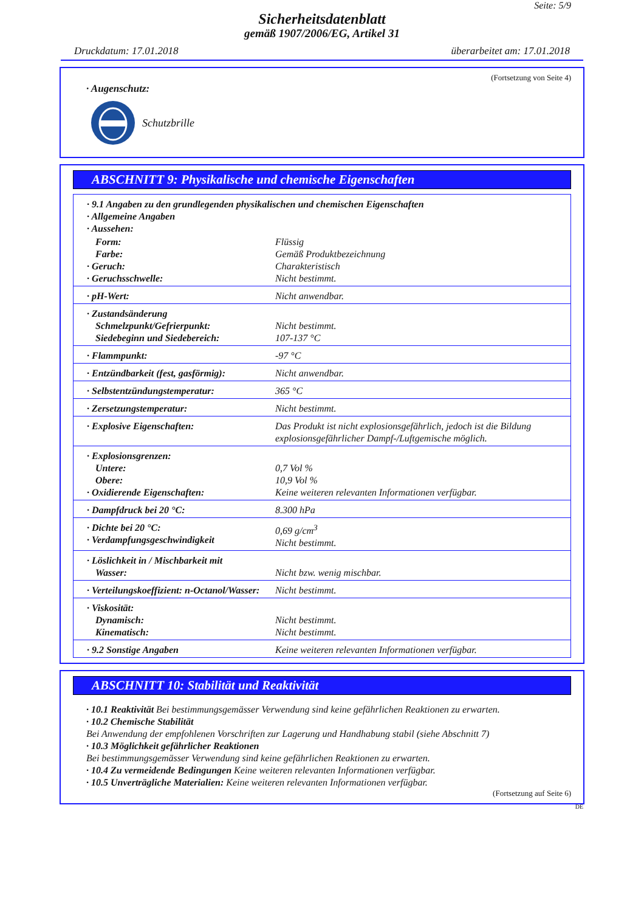Seite: 5/9
Sicherheitsdatenblatt
gemäß 1907/2006/EG, Artikel 31
Druckdatum: 17.01.2018 überarbeitet am: 17.01.2018
(Fortsetzung von Seite 4)
· Augenschutz:
Schutzbrille
ABSCHNITT 9: Physikalische und chemische Eigenschaften
| · 9.1 Angaben zu den grundlegenden physikalischen und chemischen Eigenschaften · Allgemeine Angaben · Aussehen: | |
| Form: Farbe: · Geruch: · Geruchsschwelle: | Flüssig Gemäß Produktbezeichnung Charakteristisch Nicht bestimmt. |
| · pH-Wert: | Nicht anwendbar. |
| · Zustandsänderung Schmelzpunkt/Gefrierpunkt: Siedebeginn und Siedebereich: | Nicht bestimmt. 107-137 °C |
| · Flammpunkt: | -97 °C |
| · Entzündbarkeit (fest, gasförmig): | Nicht anwendbar. |
| · Selbstentzündungstemperatur: | 365 °C |
| · Zersetzungstemperatur: | Nicht bestimmt. |
| · Explosive Eigenschaften: | Das Produkt ist nicht explosionsgefährlich, jedoch ist die Bildung explosionsgefährlicher Dampf-/Luftgemische möglich. |
| · Explosionsgrenzen: Untere: Obere: · Oxidierende Eigenschaften: | 0,7 Vol % 10,9 Vol % Keine weiteren relevanten Informationen verfügbar. |
| · Dampfdruck bei 20 °C: | 8.300 hPa |
| · Dichte bei 20 °C: · Verdampfungsgeschwindigkeit | 0,69 g/cm<sup>3</sup> Nicht bestimmt. |
| · Löslichkeit in / Mischbarkeit mit Wasser: | Nicht bzw. wenig mischbar. |
| · Verteilungskoeffizient: n-Octanol/Wasser: | Nicht bestimmt. |
| · Viskosität: Dynamisch: Kinematisch: | Nicht bestimmt. Nicht bestimmt. |
| · 9.2 Sonstige Angaben | Keine weiteren relevanten Informationen verfügbar. |
ABSCHNITT 10: Stabilität und Reaktivität
· 10.1 Reaktivität Bei bestimmungsgemässer Verwendung sind keine gefährlichen Reaktionen zu erwarten.
· 10.2 Chemische Stabilität
Bei Anwendung der empfohlenen Vorschriften zur Lagerung und Handhabung stabil (siehe Abschnitt 7)
· 10.3 Möglichkeit gefährlicher Reaktionen
Bei bestimmungsgemässer Verwendung sind keine gefährlichen Reaktionen zu erwarten.
· 10.4 Zu vermeidende Bedingungen Keine weiteren relevanten Informationen verfügbar.
· 10.5 Unverträgliche Materialien: Keine weiteren relevanten Informationen verfügbar.
(Fortsetzung auf Seite 6)
DE